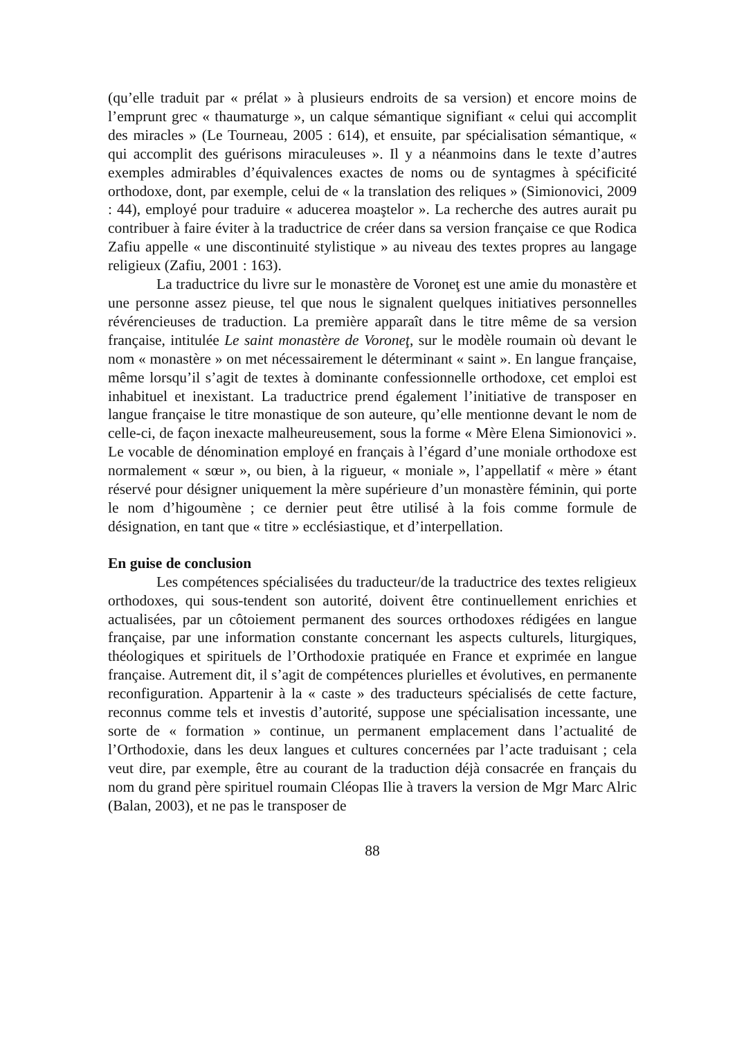(qu’elle traduit par « prélat » à plusieurs endroits de sa version) et encore moins de l’emprunt grec « thaumaturge », un calque sémantique signifiant « celui qui accomplit des miracles » (Le Tourneau, 2005 : 614), et ensuite, par spécialisation sémantique, « qui accomplit des guérisons miraculeuses ». Il y a néanmoins dans le texte d’autres exemples admirables d’équivalences exactes de noms ou de syntagmes à spécificité orthodoxe, dont, par exemple, celui de « la translation des reliques » (Simionovici, 2009 : 44), employé pour traduire « aducerea moaştelor ». La recherche des autres aurait pu contribuer à faire éviter à la traductrice de créer dans sa version française ce que Rodica Zafiu appelle « une discontinuité stylistique » au niveau des textes propres au langage religieux (Zafiu, 2001 : 163).
La traductrice du livre sur le monastère de Voroneţ est une amie du monastère et une personne assez pieuse, tel que nous le signalent quelques initiatives personnelles révérencieuses de traduction. La première apparaît dans le titre même de sa version française, intitulée Le saint monastère de Voroneţ, sur le modèle roumain où devant le nom « monastère » on met nécessairement le déterminant « saint ». En langue française, même lorsqu’il s’agit de textes à dominante confessionnelle orthodoxe, cet emploi est inhabituel et inexistant. La traductrice prend également l’initiative de transposer en langue française le titre monastique de son auteure, qu’elle mentionne devant le nom de celle-ci, de façon inexacte malheureusement, sous la forme « Mère Elena Simionovici ». Le vocable de dénomination employé en français à l’égard d’une moniale orthodoxe est normalement « sœur », ou bien, à la rigueur, « moniale », l’appellatif « mère » étant réservé pour désigner uniquement la mère supérieure d’un monastère féminin, qui porte le nom d’higoumène ; ce dernier peut être utilisé à la fois comme formule de désignation, en tant que « titre » ecclésiastique, et d’interpellation.
En guise de conclusion
Les compétences spécialisées du traducteur/de la traductrice des textes religieux orthodoxes, qui sous-tendent son autorité, doivent être continuellement enrichies et actualisées, par un côtoiement permanent des sources orthodoxes rédigées en langue française, par une information constante concernant les aspects culturels, liturgiques, théologiques et spirituels de l’Orthodoxie pratiquée en France et exprimée en langue française. Autrement dit, il s’agit de compétences plurielles et évolutives, en permanente reconfiguration. Appartenir à la « caste » des traducteurs spécialisés de cette facture, reconnus comme tels et investis d’autorité, suppose une spécialisation incessante, une sorte de « formation » continue, un permanent emplacement dans l’actualité de l’Orthodoxie, dans les deux langues et cultures concernées par l’acte traduisant ; cela veut dire, par exemple, être au courant de la traduction déjà consacrée en français du nom du grand père spirituel roumain Cléopas Ilie à travers la version de Mgr Marc Alric (Balan, 2003), et ne pas le transposer de
88